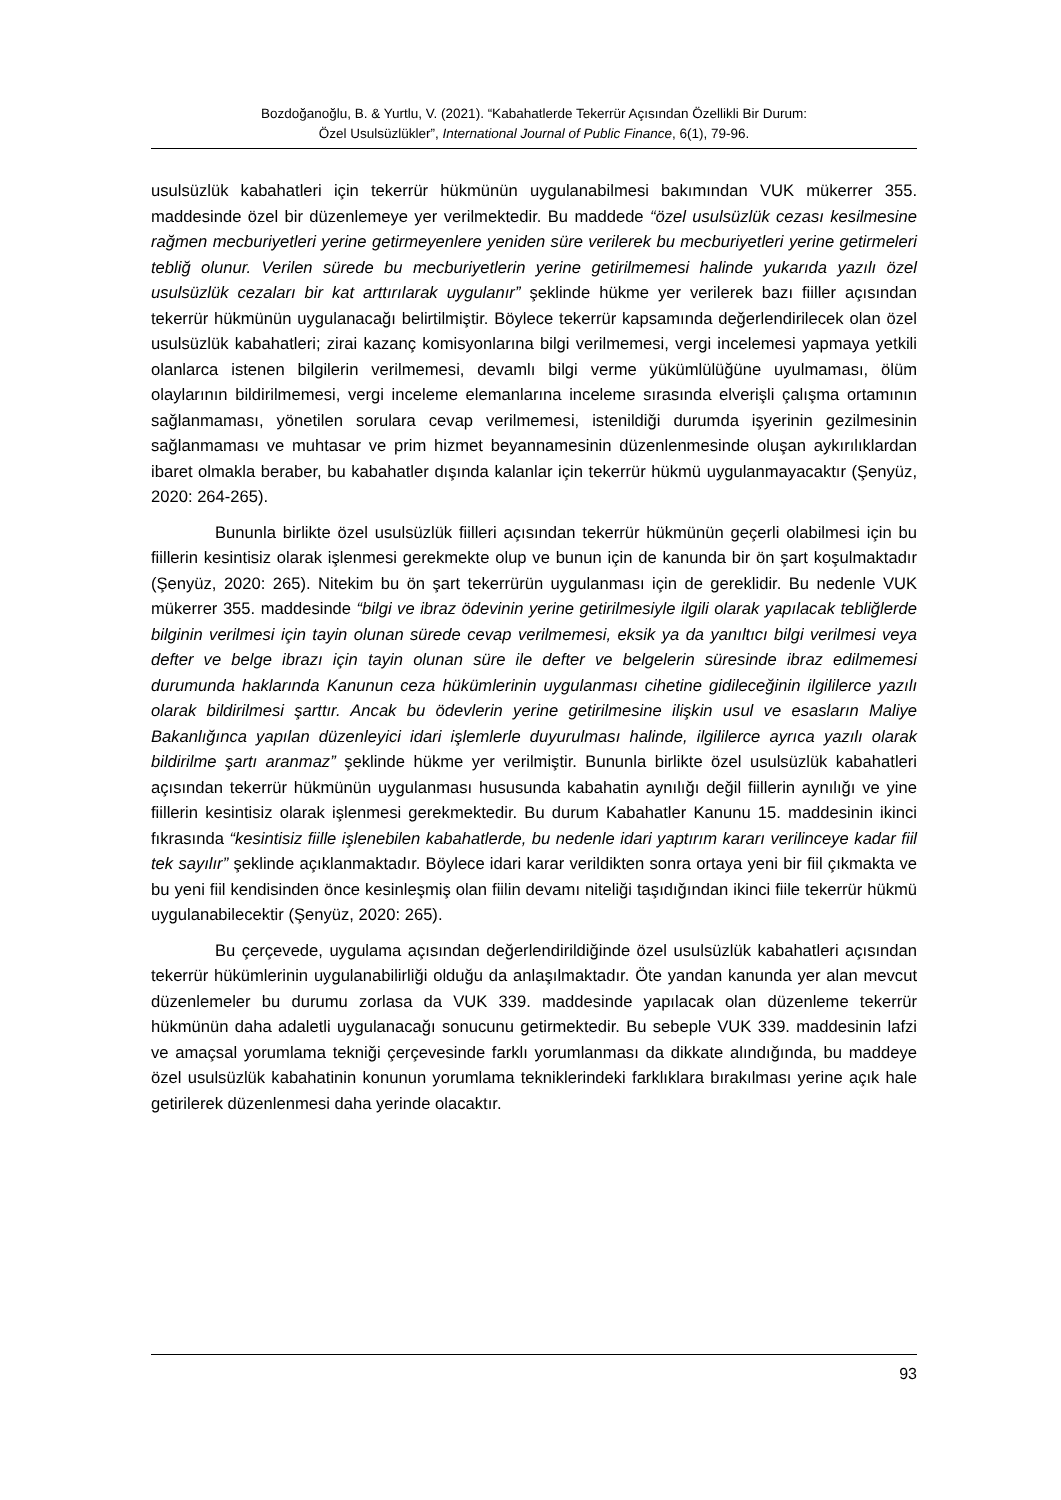Bozdoğanoğlu, B. & Yurtlu, V. (2021). “Kabahatlerde Tekerrür Açısından Özellikli Bir Durum:
Özel Usulsüzlükler”, International Journal of Public Finance, 6(1), 79-96.
usulsüzlük kabahatleri için tekerrür hükmünün uygulanabilmesi bakımından VUK mükerrer 355. maddesinde özel bir düzenlemeye yer verilmektedir. Bu maddede “özel usulsüzlük cezası kesilmesine rağmen mecburiyetleri yerine getirmeyenlere yeniden süre verilerek bu mecburiyetleri yerine getirmeleri tebliğ olunur. Verilen sürede bu mecburiyetlerin yerine getirilmemesi halinde yukarıda yazılı özel usulsüzlük cezaları bir kat arttırılarak uygulanır” şeklinde hükme yer verilerek bazı fiiller açısından tekerrür hükmünün uygulanacağı belirtilmiştir. Böylece tekerrür kapsamında değerlendirilecek olan özel usulsüzlük kabahatleri; zirai kazanç komisyonlarına bilgi verilmemesi, vergi incelemesi yapmaya yetkili olanlarca istenen bilgilerin verilmemesi, devamlı bilgi verme yükümlülüğüne uyulmaması, ölüm olaylarının bildirilmemesi, vergi inceleme elemanlarına inceleme sırasında elverişli çalışma ortamının sağlanmaması, yönetilen sorulara cevap verilmemesi, istenildiği durumda işyerinin gezilmesinin sağlanmaması ve muhtasar ve prim hizmet beyannamesinin düzenlenmesinde oluşan aykırılıklardan ibaret olmakla beraber, bu kabahatler dışında kalanlar için tekerrür hükmü uygulanmayacaktır (Şenyüz, 2020: 264-265).
Bununla birlikte özel usulsüzlük fiilleri açısından tekerrür hükmünün geçerli olabilmesi için bu fiillerin kesintisiz olarak işlenmesi gerekmekte olup ve bunun için de kanunda bir ön şart koşulmaktadır (Şenyüz, 2020: 265). Nitekim bu ön şart tekerrürün uygulanması için de gereklidir. Bu nedenle VUK mükerrer 355. maddesinde “bilgi ve ibraz ödevinin yerine getirilmesiyle ilgili olarak yapılacak tebliğlerde bilginin verilmesi için tayin olunan sürede cevap verilmemesi, eksik ya da yanıltıcı bilgi verilmesi veya defter ve belge ibrazı için tayin olunan süre ile defter ve belgelerin süresinde ibraz edilmemesi durumunda haklarında Kanunun ceza hükümlerinin uygulanması cihetine gidileceğinin ilgililerce yazılı olarak bildirilmesi şarttır. Ancak bu ödevlerin yerine getirilmesine ilişkin usul ve esasların Maliye Bakanlığınca yapılan düzenleyici idari işlemlerle duyurulması halinde, ilgililerce ayrıca yazılı olarak bildirilme şartı aranmaz” şeklinde hükme yer verilmiştir. Bununla birlikte özel usulsüzlük kabahatleri açısından tekerrür hükmünün uygulanması hususunda kabahatin aynılığı değil fiillerin aynılığı ve yine fiillerin kesintisiz olarak işlenmesi gerekmektedir. Bu durum Kabahatler Kanunu 15. maddesinin ikinci fıkrasında “kesintisiz fiille işlenebilen kabahatlerde, bu nedenle idari yaptırım kararı verilinceye kadar fiil tek sayılır” şeklinde açıklanmaktadır. Böylece idari karar verildikten sonra ortaya yeni bir fiil çıkmakta ve bu yeni fiil kendisinden önce kesinleşmiş olan fiilin devamı niteliği taşıdığından ikinci fiile tekerrür hükmü uygulanabilecektir (Şenyüz, 2020: 265).
Bu çerçevede, uygulama açısından değerlendirildiğinde özel usulsüzlük kabahatleri açısından tekerrür hükümlerinin uygulanabilirliği olduğu da anlaşılmaktadır. Öte yandan kanunda yer alan mevcut düzenlemeler bu durumu zorlasa da VUK 339. maddesinde yapılacak olan düzenleme tekerrür hükmünün daha adaletli uygulanacağı sonucunu getirmektedir. Bu sebeple VUK 339. maddesinin lafzi ve amaçsal yorumlama tekniği çerçevesinde farklı yorumlanması da dikkate alındığında, bu maddeye özel usulsüzlük kabahatinin konunun yorumlama tekniklerindeki farklıklara bırakılması yerine açık hale getirilerek düzenlenmesi daha yerinde olacaktır.
93